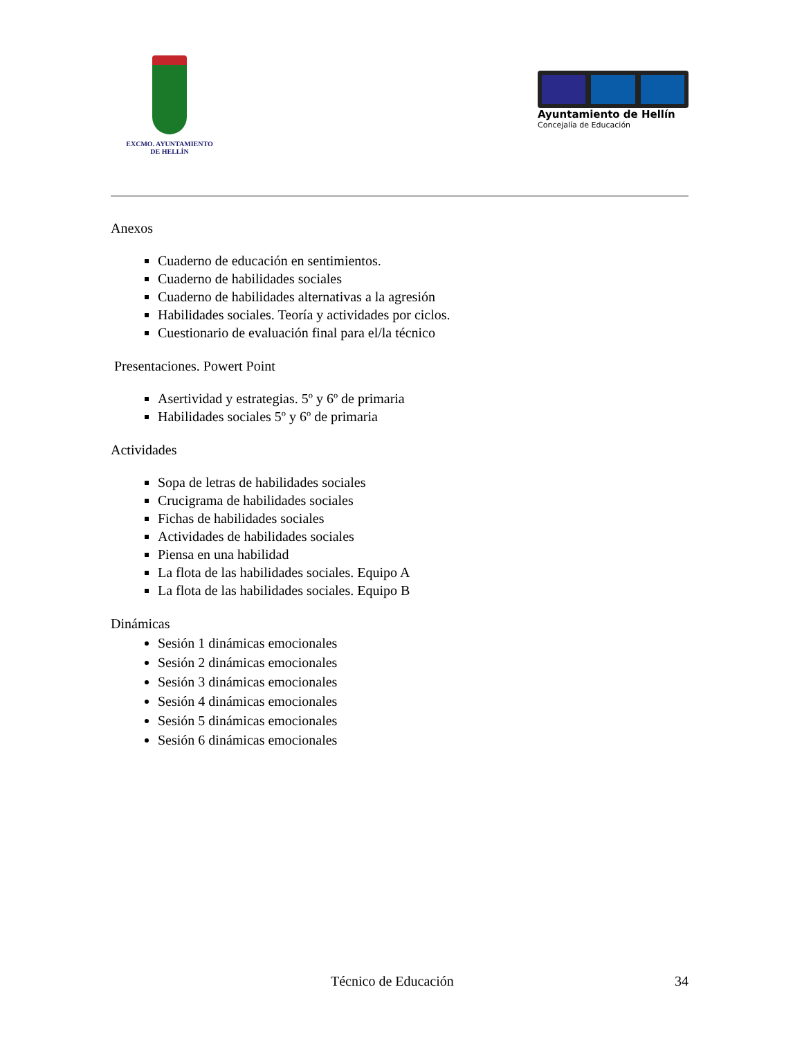EXCMO. AYUNTAMIENTO
DE HELLÍN
Ayuntamiento de Hellín
Concejalía de Educación
Anexos
Cuaderno de educación en sentimientos.
Cuaderno de habilidades sociales
Cuaderno de habilidades alternativas a la agresión
Habilidades sociales. Teoría y actividades por ciclos.
Cuestionario de evaluación final para el/la técnico
Presentaciones. Powert Point
Asertividad y estrategias. 5º y 6º de primaria
Habilidades sociales 5º y 6º de primaria
Actividades
Sopa de letras de habilidades sociales
Crucigrama de habilidades sociales
Fichas de habilidades sociales
Actividades de habilidades sociales
Piensa en una habilidad
La flota de las habilidades sociales. Equipo A
La flota de las habilidades sociales. Equipo B
Dinámicas
Sesión 1 dinámicas emocionales
Sesión 2 dinámicas emocionales
Sesión 3 dinámicas emocionales
Sesión 4 dinámicas emocionales
Sesión 5 dinámicas emocionales
Sesión 6 dinámicas emocionales
Técnico de Educación 34